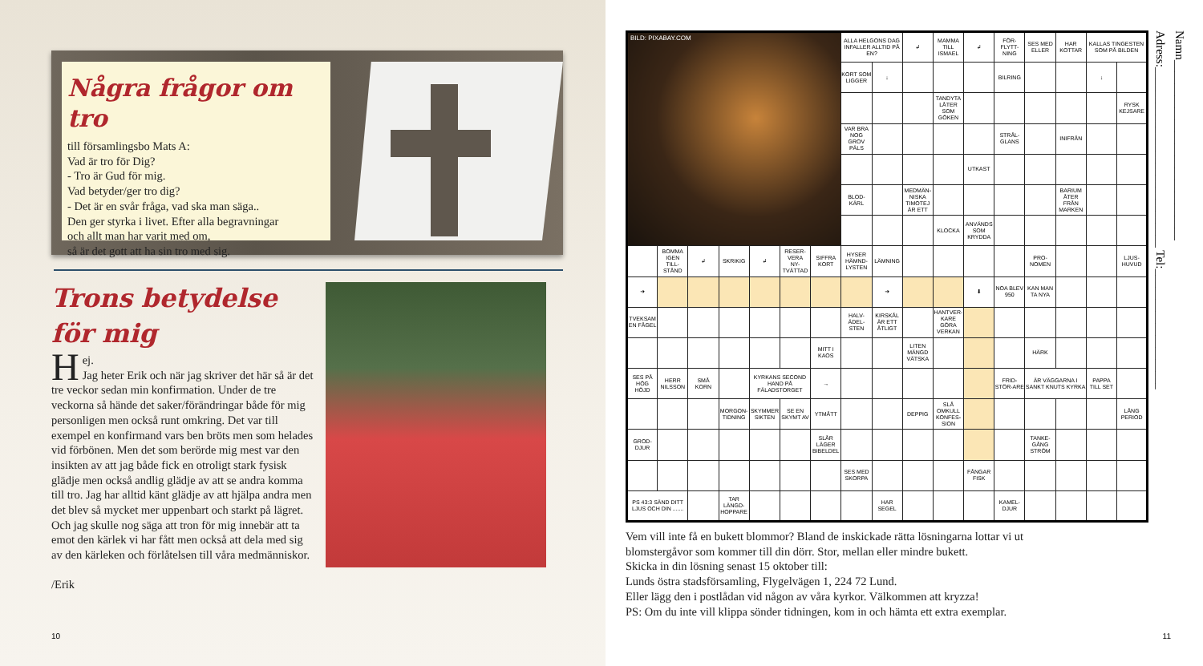Några frågor om tro
till församlingsbo Mats A:
Vad är tro för Dig?
- Tro är Gud för mig.
Vad betyder/ger tro dig?
- Det är en svår fråga, vad ska man säga..
Den ger styrka i livet. Efter alla begravningar
och allt man har varit med om,
så är det gott att ha sin tro med sig.
Trons betydelse för mig
Hej.
Jag heter Erik och när jag skriver det här så är det tre veckor sedan min konfirmation. Under de tre veckorna så hände det saker/förändringar både för mig personligen men också runt omkring. Det var till exempel en konfirmand vars ben bröts men som helades vid förbönen. Men det som berörde mig mest var den insikten av att jag både fick en otroligt stark fysisk glädje men också andlig glädje av att se andra komma till tro. Jag har alltid känt glädje av att hjälpa andra men det blev så mycket mer uppenbart och starkt på lägret. Och jag skulle nog säga att tron för mig innebär att ta emot den kärlek vi har fått men också att dela med sig av den kärleken och förlåtelsen till våra medmänniskor.
/Erik
10
| BILD: PIXABAY.COM | | | | | | | ALLA HELGONS DAG INFALLER ALLTID PÅ EN? | | ↲ | MAMMA TILL ISMAEL | ↲ | FÖR-FLYTT-NING | SES MED ELLER | HAR KOTTAR | KALLAS TINGESTEN SOM PÅ BILDEN | |
| | | | | | | | KORT SOM LIGGER | ↓ | | | | BILRING | | | ↓ | |
| | | | | | | | | | | TANDYTA LÅTER SOM GÖKEN | | | | | | RYSK KEJSARE |
| | | | | | | | VAR BRA NOG GROV PÄLS | | | | | STRÅL-GLANS | | INIFRÅN | | |
| | | | | | | | | | | | UTKAST | | | | | |
| | | | | | | | BLOD-KÄRL | | MEDMÄN-NISKA TIMOTEJ ÄR ETT | | | | | BARIUM ÅTER FRÅN MARKEN | | |
| | | | | | | | | | | KLOCKA | ANVÄNDS SOM KRYDDA | | | | | |
| | BOMMA IGEN TILL-STÅND | ↲ | SKRIKIG | ↲ | RESER-VERA NY-TVÄTTAD | SIFFRA KORT | HYSER HÄMND-LYSTEN | LÄMNING | | | | | PRO-NOMEN | | | LJUS-HUVUD |
| ➜ | | | | | | | | ➜ | | | ⬇ | NOA BLEV 950 | KAN MAN TA NYA | | | |
| TVEKSAM EN FÅGEL | | | | | | | HALV-ÄDEL-STEN | KIRSKÅL ÄR ETT ÅTLIGT | | HANTVER-KARE GÖRA VERKAN | | | | | | |
| | | | | | | MITT I KAOS | | | LITEN MÄNGD VÄTSKA | | | | HÄRK | | | |
| SES PÅ HÖG HÖJD | HERR NILSSON | SMÅ KORN | | KYRKANS SECOND HAND PÅ FÄLADSTORGET | | → | | | | | | FRID-STÖR-ARE | ÄR VÄGGARNA I SANKT KNUTS KYRKA | | PAPPA TILL SET | |
| | | | MORGON-TIDNING | SKYMMER SIKTEN | SE EN SKYMT AV | YTMÅTT | | | DEPPIG | SLÅ OMKULL KONFES-SION | | | | | | LÅNG PERIOD |
| GROD-DJUR | | | | | | SLÅR LÄGER BIBELDEL | | | | | | | TANKE-GÅNG STRÖM | | | |
| | | | | | | | SES MED SKORPA | | | | FÅNGAR FISK | | | | | |
| PS 43:3 SÄND DITT LJUS OCH DIN ....... | | | TAR LÄNGD-HOPPARE | | | | | HAR SEGEL | | | | KAMEL-DJUR | | | | |
Adress:______________________________ Tel:____________________
Namn______________________________
Vem vill inte få en bukett blommor? Bland de inskickade rätta lösningarna lottar vi ut
blomstergåvor som kommer till din dörr. Stor, mellan eller mindre bukett.
Skicka in din lösning senast 15 oktober till:
Lunds östra stadsförsamling, Flygelvägen 1, 224 72 Lund.
Eller lägg den i postlådan vid någon av våra kyrkor. Välkommen att kryzza!
PS: Om du inte vill klippa sönder tidningen, kom in och hämta ett extra exemplar.
11